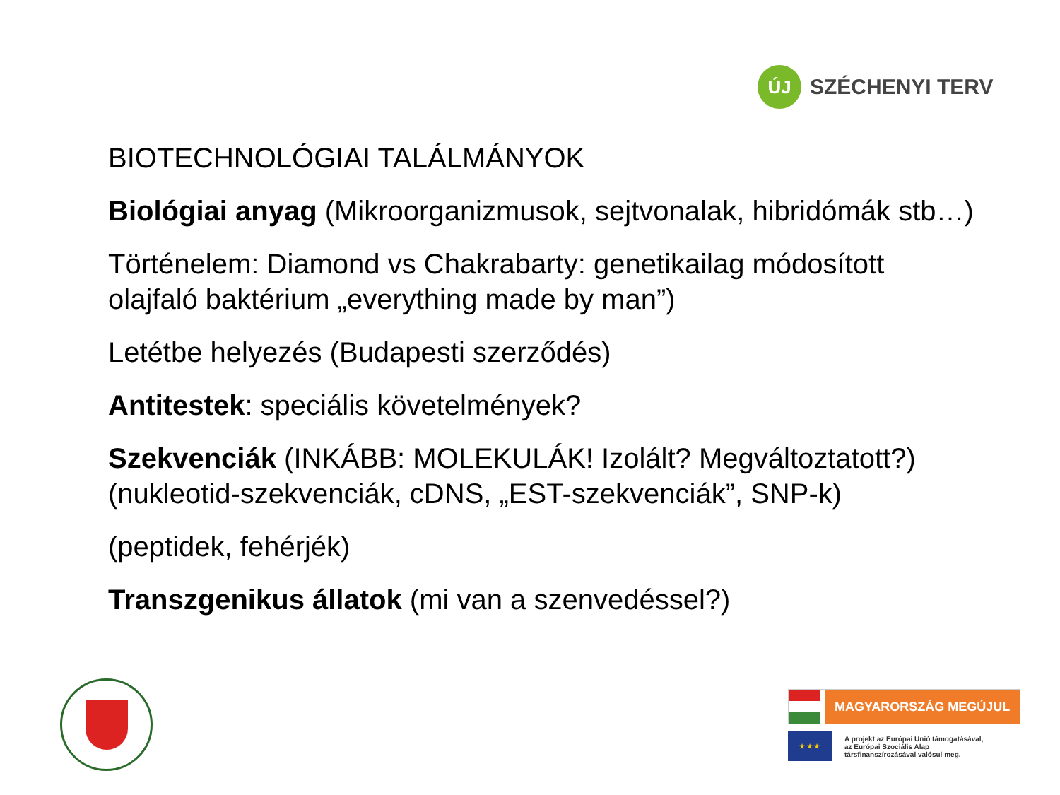ÚJ
SZÉCHENYI TERV
BIOTECHNOLÓGIAI TALÁLMÁNYOK
Biológiai anyag (Mikroorganizmusok, sejtvonalak, hibridómák stb…)
Történelem: Diamond vs Chakrabarty: genetikailag módosított olajfaló baktérium „everything made by man”)
Letétbe helyezés (Budapesti szerződés)
Antitestek: speciális követelmények?
Szekvenciák (INKÁBB: MOLEKULÁK! Izolált? Megváltoztatott?) (nukleotid-szekvenciák, cDNS, „EST-szekvenciák”, SNP-k)
(peptidek, fehérjék)
Transzgenikus állatok (mi van a szenvedéssel?)
MAGYARORSZÁG MEGÚJUL
★ ★ ★
A projekt az Európai Unió támogatásával,
az Európai Szociális Alap
társfinanszírozásával valósul meg.